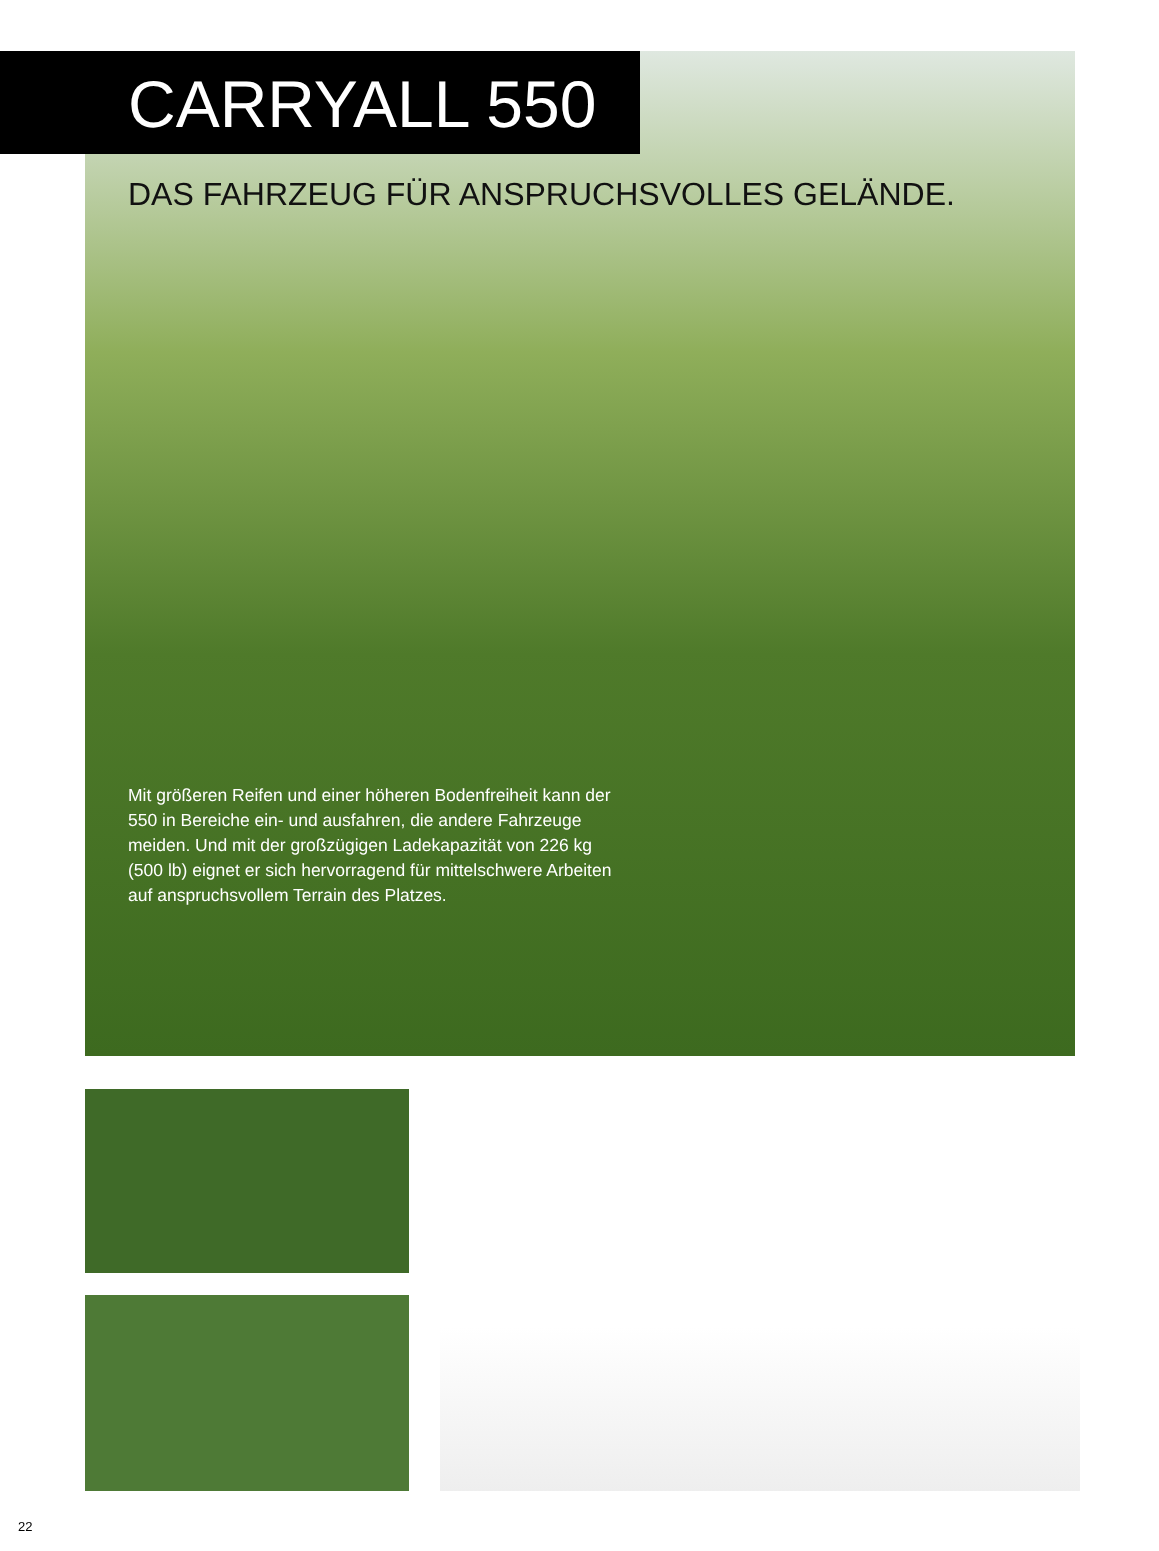CARRYALL 550
DAS FAHRZEUG FÜR ANSPRUCHSVOLLES GELÄNDE.
Mit größeren Reifen und einer höheren Bodenfreiheit kann der 550 in Bereiche ein- und ausfahren, die andere Fahrzeuge meiden. Und mit der großzügigen Ladekapazität von 226 kg (500 lb) eignet er sich hervorragend für mittelschwere Arbeiten auf anspruchsvollem Terrain des Platzes.
22